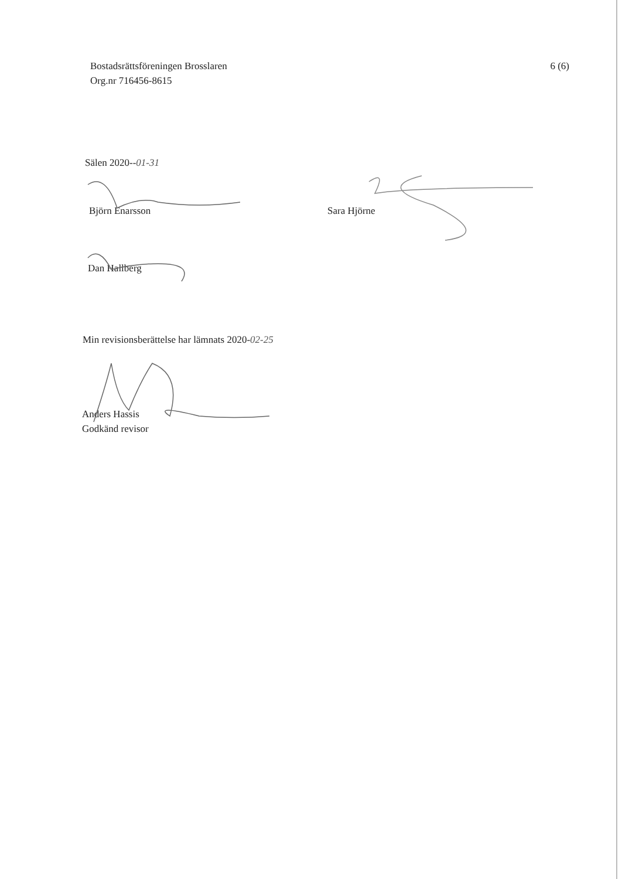Bostadsrättsföreningen Brosslaren
Org.nr 716456-8615
6 (6)
Sälen 2020--01-31
Björn Enarsson Sara Hjörne
Dan Hallberg
Min revisionsberättelse har lämnats 2020-02-25
Anders Hassis
Godkänd revisor